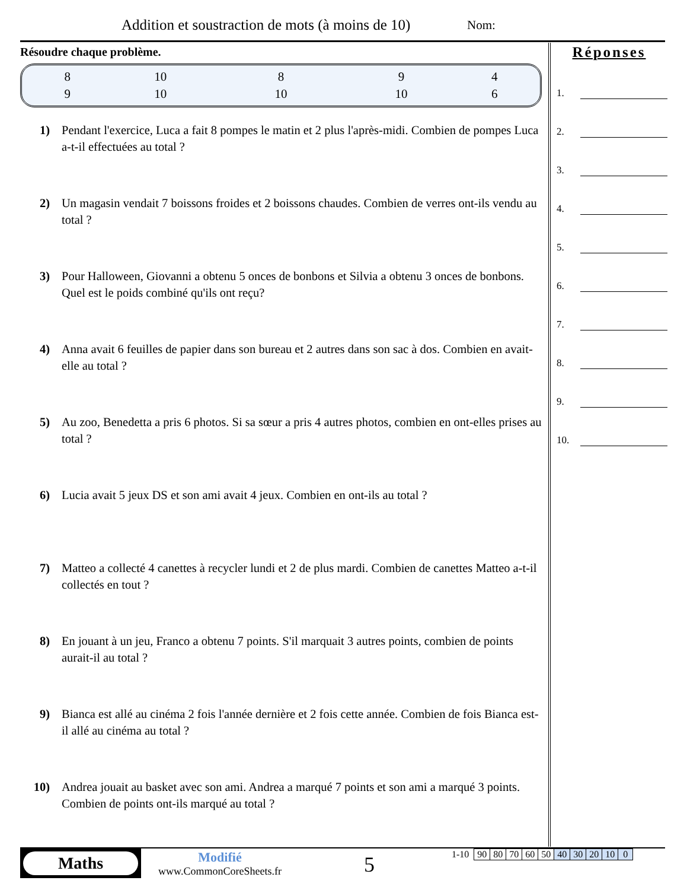Addition et soustraction de mots (à moins de 10)
Nom:
Résoudre chaque problème.
| 8 | 10 | 8 | 9 | 4 |
| 9 | 10 | 10 | 10 | 6 |
1) Pendant l'exercice, Luca a fait 8 pompes le matin et 2 plus l'après-midi. Combien de pompes Luca a-t-il effectuées au total ?
2) Un magasin vendait 7 boissons froides et 2 boissons chaudes. Combien de verres ont-ils vendu au total ?
3) Pour Halloween, Giovanni a obtenu 5 onces de bonbons et Silvia a obtenu 3 onces de bonbons. Quel est le poids combiné qu'ils ont reçu?
4) Anna avait 6 feuilles de papier dans son bureau et 2 autres dans son sac à dos. Combien en avait-elle au total ?
5) Au zoo, Benedetta a pris 6 photos. Si sa sœur a pris 4 autres photos, combien en ont-elles prises au total ?
6) Lucia avait 5 jeux DS et son ami avait 4 jeux. Combien en ont-ils au total ?
7) Matteo a collecté 4 canettes à recycler lundi et 2 de plus mardi. Combien de canettes Matteo a-t-il collectés en tout ?
8) En jouant à un jeu, Franco a obtenu 7 points. S'il marquait 3 autres points, combien de points aurait-il au total ?
9) Bianca est allé au cinéma 2 fois l'année dernière et 2 fois cette année. Combien de fois Bianca est-il allé au cinéma au total ?
10) Andrea jouait au basket avec son ami. Andrea a marqué 7 points et son ami a marqué 3 points. Combien de points ont-ils marqué au total ?
Réponses
1.
2.
3.
4.
5.
6.
7.
8.
9.
10.
Maths
Modifié
www.CommonCoreSheets.fr
5
| 1-10 | 90 | 80 | 70 | 60 | 50 | 40 | 30 | 20 | 10 | 0 |